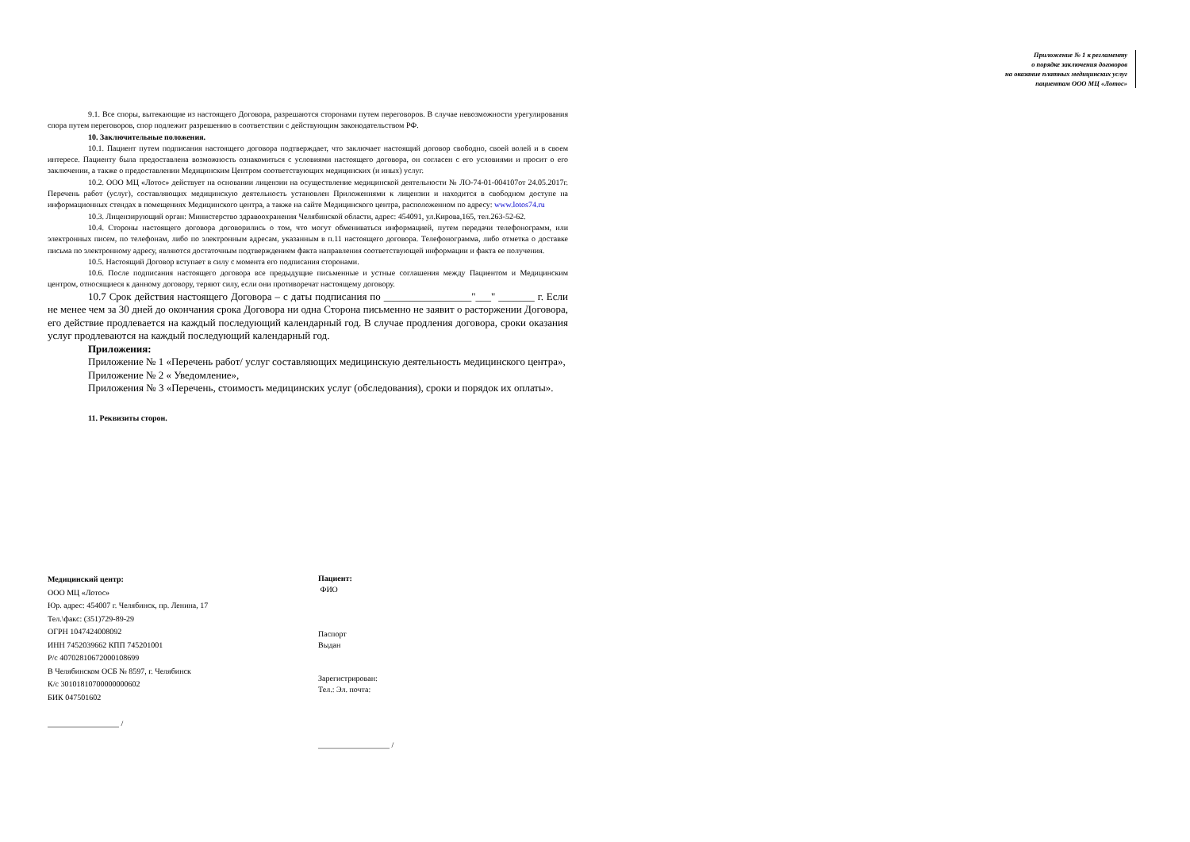Приложение № 1 к регламенту
о порядке заключения договоров
на оказание платных медицинских услуг
пациентам ООО МЦ «Лотос»
9.1. Все споры, вытекающие из настоящего Договора, разрешаются сторонами путем переговоров. В случае невозможности урегулирования спора путем переговоров, спор подлежит разрешению в соответствии с действующим законодательством РФ.
10. Заключительные положения.
10.1. Пациент путем подписания настоящего договора подтверждает, что заключает настоящий договор свободно, своей волей и в своем интересе. Пациенту была предоставлена возможность ознакомиться с условиями настоящего договора, он согласен с его условиями и просит о его заключении, а также о предоставлении Медицинским Центром соответствующих медицинских (и иных) услуг.
10.2. ООО МЦ «Лотос» действует на основании лицензии на осуществление медицинской деятельности № ЛО-74-01-004107от 24.05.2017г. Перечень работ (услуг), составляющих медицинскую деятельность установлен Приложениями к лицензии и находится в свободном доступе на информационных стендах в помещениях Медицинского центра, а также на сайте Медицинского центра, расположенном по адресу: www.lotos74.ru
10.3. Лицензирующий орган: Министерство здравоохранения Челябинской области, адрес: 454091, ул.Кирова,165, тел.263-52-62.
10.4. Стороны настоящего договора договорились о том, что могут обмениваться информацией, путем передачи телефонограмм, или электронных писем, по телефонам, либо по электронным адресам, указанным в п.11 настоящего договора. Телефонограмма, либо отметка о доставке письма по электронному адресу, являются достаточным подтверждением факта направления соответствующей информации и факта ее получения.
10.5. Настоящий Договор вступает в силу с момента его подписания сторонами.
10.6. После подписания настоящего договора все предыдущие письменные и устные соглашения между Пациентом и Медицинским центром, относящиеся к данному договору, теряют силу, если они противоречат настоящему договору.
10.7 Срок действия настоящего Договора – с даты подписания по _________________"___" _______ г. Если не менее чем за 30 дней до окончания срока Договора ни одна Сторона письменно не заявит о расторжении Договора, его действие продлевается на каждый последующий календарный год. В случае продления договора, сроки оказания услуг продлеваются на каждый последующий календарный год.
Приложения:
Приложение № 1 «Перечень работ/ услуг составляющих медицинскую деятельность медицинского центра»,
Приложение № 2 « Уведомление»,
Приложения № 3 «Перечень, стоимость медицинских услуг (обследования), сроки и порядок их оплаты».
11. Реквизиты сторон.
Медицинский центр:
ООО МЦ «Лотос»
Юр. адрес: 454007 г. Челябинск, пр. Ленина, 17
Тел.\факс: (351)729-89-29
ОГРН 1047424008092
ИНН 7452039662 КПП 745201001
Р/с 40702810672000108699
В Челябинском ОСБ № 8597, г. Челябинск
К/с 30101810700000000602
БИК 047501602
__________________ /
Пациент:
ФИО
Паспорт
Выдан
Зарегистрирован:
Тел.: Эл. почта:
__________________ /